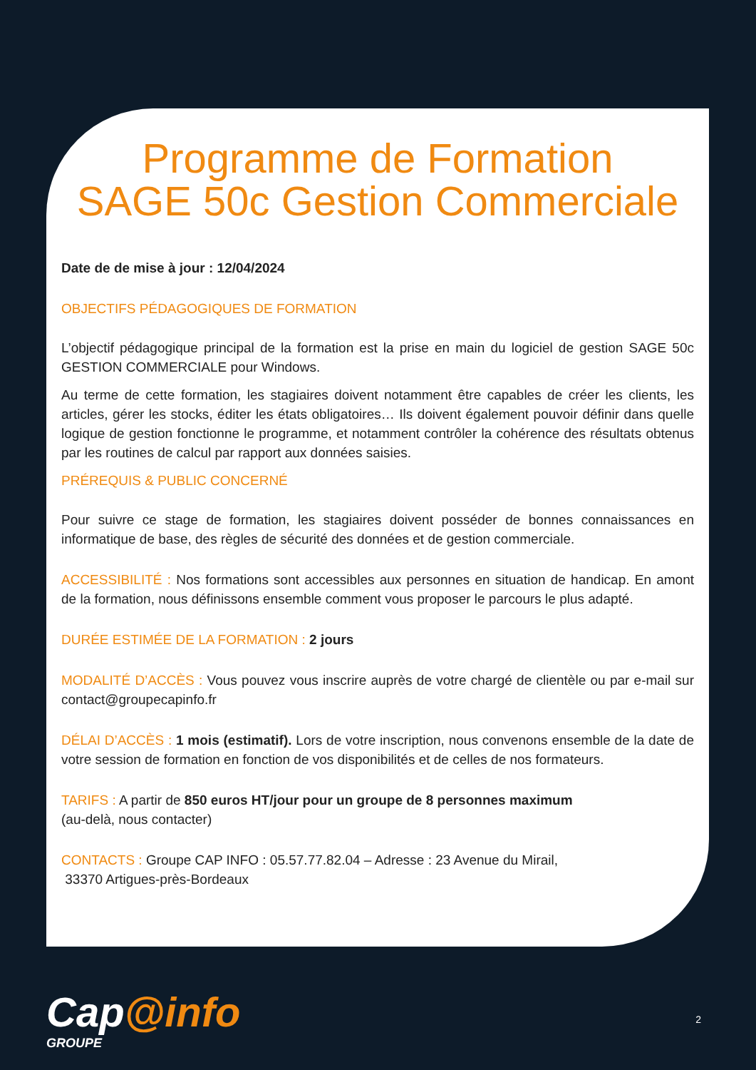Programme de Formation
SAGE 50c Gestion Commerciale
Date de de mise à jour : 12/04/2024
OBJECTIFS PÉDAGOGIQUES DE FORMATION
L’objectif pédagogique principal de la formation est la prise en main du logiciel de gestion SAGE 50c GESTION COMMERCIALE pour Windows.
Au terme de cette formation, les stagiaires doivent notamment être capables de créer les clients, les articles, gérer les stocks, éditer les états obligatoires… Ils doivent également pouvoir définir dans quelle logique de gestion fonctionne le programme, et notamment contrôler la cohérence des résultats obtenus par les routines de calcul par rapport aux données saisies.
PRÉREQUIS & PUBLIC CONCERNÉ
Pour suivre ce stage de formation, les stagiaires doivent posséder de bonnes connaissances en informatique de base, des règles de sécurité des données et de gestion commerciale.
ACCESSIBILITÉ : Nos formations sont accessibles aux personnes en situation de handicap. En amont de la formation, nous définissons ensemble comment vous proposer le parcours le plus adapté.
DURÉE ESTIMÉE DE LA FORMATION : 2 jours
MODALITÉ D’ACCÈS : Vous pouvez vous inscrire auprès de votre chargé de clientèle ou par e-mail sur contact@groupecapinfo.fr
DÉLAI D’ACCÈS : 1 mois (estimatif). Lors de votre inscription, nous convenons ensemble de la date de votre session de formation en fonction de vos disponibilités et de celles de nos formateurs.
TARIFS : A partir de 850 euros HT/jour pour un groupe de 8 personnes maximum
(au-delà, nous contacter)
CONTACTS : Groupe CAP INFO : 05.57.77.82.04 – Adresse : 23 Avenue du Mirail,
33370 Artigues-près-Bordeaux
Cap@info
GROUPE
2